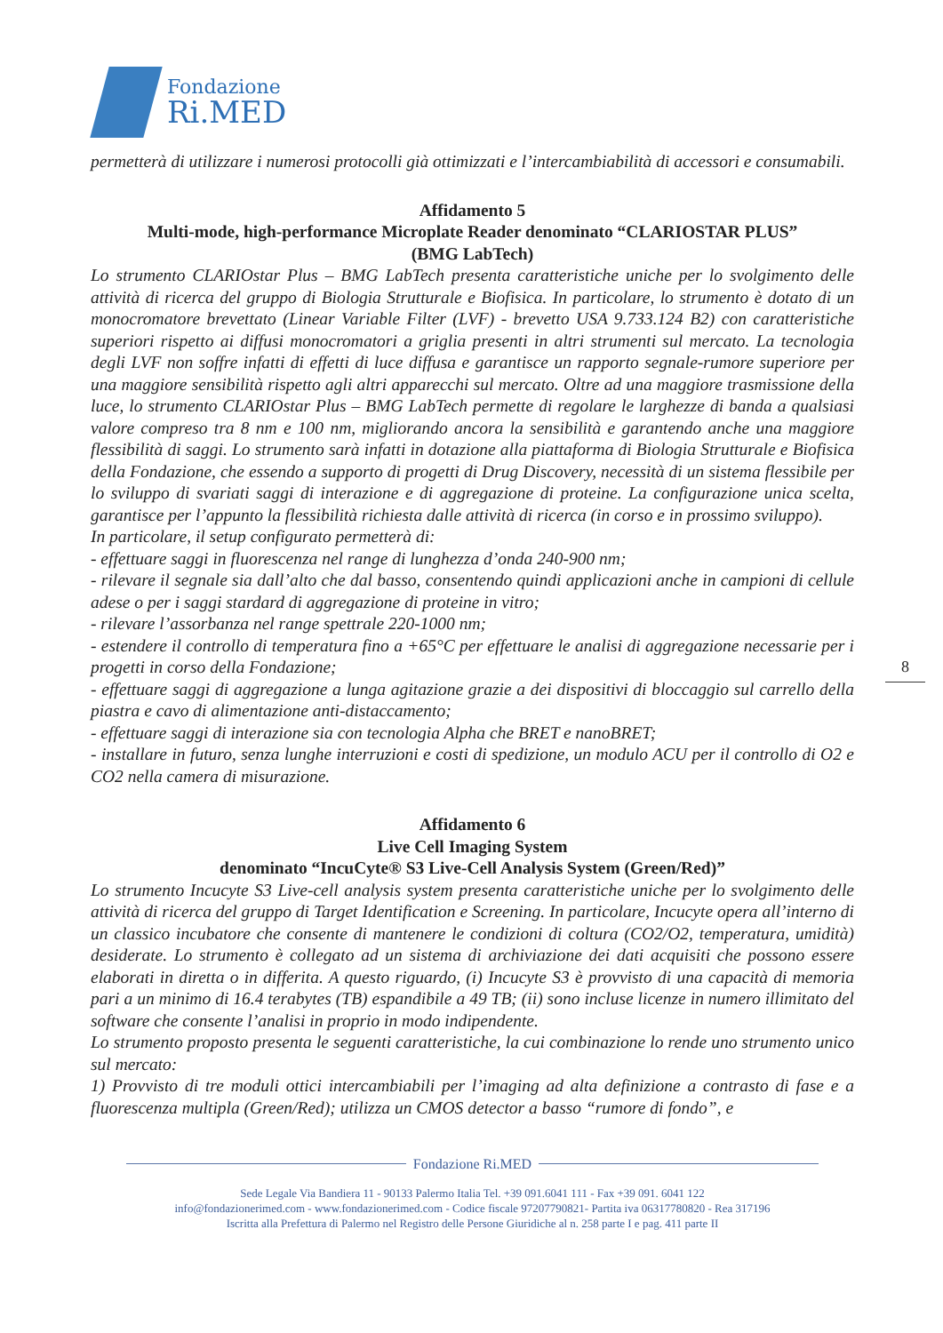Fondazione
Ri.MED
permetterà di utilizzare i numerosi protocolli già ottimizzati e l’intercambiabilità di accessori e consumabili.
Affidamento 5
Multi-mode, high-performance Microplate Reader denominato “CLARIOSTAR PLUS”
(BMG LabTech)
Lo strumento CLARIOstar Plus – BMG LabTech presenta caratteristiche uniche per lo svolgimento delle attività di ricerca del gruppo di Biologia Strutturale e Biofisica. In particolare, lo strumento è dotato di un monocromatore brevettato (Linear Variable Filter (LVF) - brevetto USA 9.733.124 B2) con caratteristiche superiori rispetto ai diffusi monocromatori a griglia presenti in altri strumenti sul mercato. La tecnologia degli LVF non soffre infatti di effetti di luce diffusa e garantisce un rapporto segnale-rumore superiore per una maggiore sensibilità rispetto agli altri apparecchi sul mercato. Oltre ad una maggiore trasmissione della luce, lo strumento CLARIOstar Plus – BMG LabTech permette di regolare le larghezze di banda a qualsiasi valore compreso tra 8 nm e 100 nm, migliorando ancora la sensibilità e garantendo anche una maggiore flessibilità di saggi. Lo strumento sarà infatti in dotazione alla piattaforma di Biologia Strutturale e Biofisica della Fondazione, che essendo a supporto di progetti di Drug Discovery, necessità di un sistema flessibile per lo sviluppo di svariati saggi di interazione e di aggregazione di proteine. La configurazione unica scelta, garantisce per l’appunto la flessibilità richiesta dalle attività di ricerca (in corso e in prossimo sviluppo).
In particolare, il setup configurato permetterà di:
- effettuare saggi in fluorescenza nel range di lunghezza d’onda 240-900 nm;
- rilevare il segnale sia dall’alto che dal basso, consentendo quindi applicazioni anche in campioni di cellule adese o per i saggi stardard di aggregazione di proteine in vitro;
- rilevare l’assorbanza nel range spettrale 220-1000 nm;
- estendere il controllo di temperatura fino a +65°C per effettuare le analisi di aggregazione necessarie per i progetti in corso della Fondazione;
- effettuare saggi di aggregazione a lunga agitazione grazie a dei dispositivi di bloccaggio sul carrello della piastra e cavo di alimentazione anti-distaccamento;
- effettuare saggi di interazione sia con tecnologia Alpha che BRET e nanoBRET;
- installare in futuro, senza lunghe interruzioni e costi di spedizione, un modulo ACU per il controllo di O2 e CO2 nella camera di misurazione.
Affidamento 6
Live Cell Imaging System
denominato “IncuCyte® S3 Live-Cell Analysis System (Green/Red)”
Lo strumento Incucyte S3 Live-cell analysis system presenta caratteristiche uniche per lo svolgimento delle attività di ricerca del gruppo di Target Identification e Screening. In particolare, Incucyte opera all’interno di un classico incubatore che consente di mantenere le condizioni di coltura (CO2/O2, temperatura, umidità) desiderate. Lo strumento è collegato ad un sistema di archiviazione dei dati acquisiti che possono essere elaborati in diretta o in differita. A questo riguardo, (i) Incucyte S3 è provvisto di una capacità di memoria pari a un minimo di 16.4 terabytes (TB) espandibile a 49 TB; (ii) sono incluse licenze in numero illimitato del software che consente l’analisi in proprio in modo indipendente.
Lo strumento proposto presenta le seguenti caratteristiche, la cui combinazione lo rende uno strumento unico sul mercato:
1) Provvisto di tre moduli ottici intercambiabili per l’imaging ad alta definizione a contrasto di fase e a fluorescenza multipla (Green/Red); utilizza un CMOS detector a basso “rumore di fondo”, e
8
Fondazione Ri.MED
Sede Legale Via Bandiera 11 - 90133 Palermo Italia Tel. +39 091.6041 111 - Fax +39 091. 6041 122
info@fondazionerimed.com - www.fondazionerimed.com - Codice fiscale 97207790821- Partita iva 06317780820 - Rea 317196
Iscritta alla Prefettura di Palermo nel Registro delle Persone Giuridiche al n. 258 parte I e pag. 411 parte II